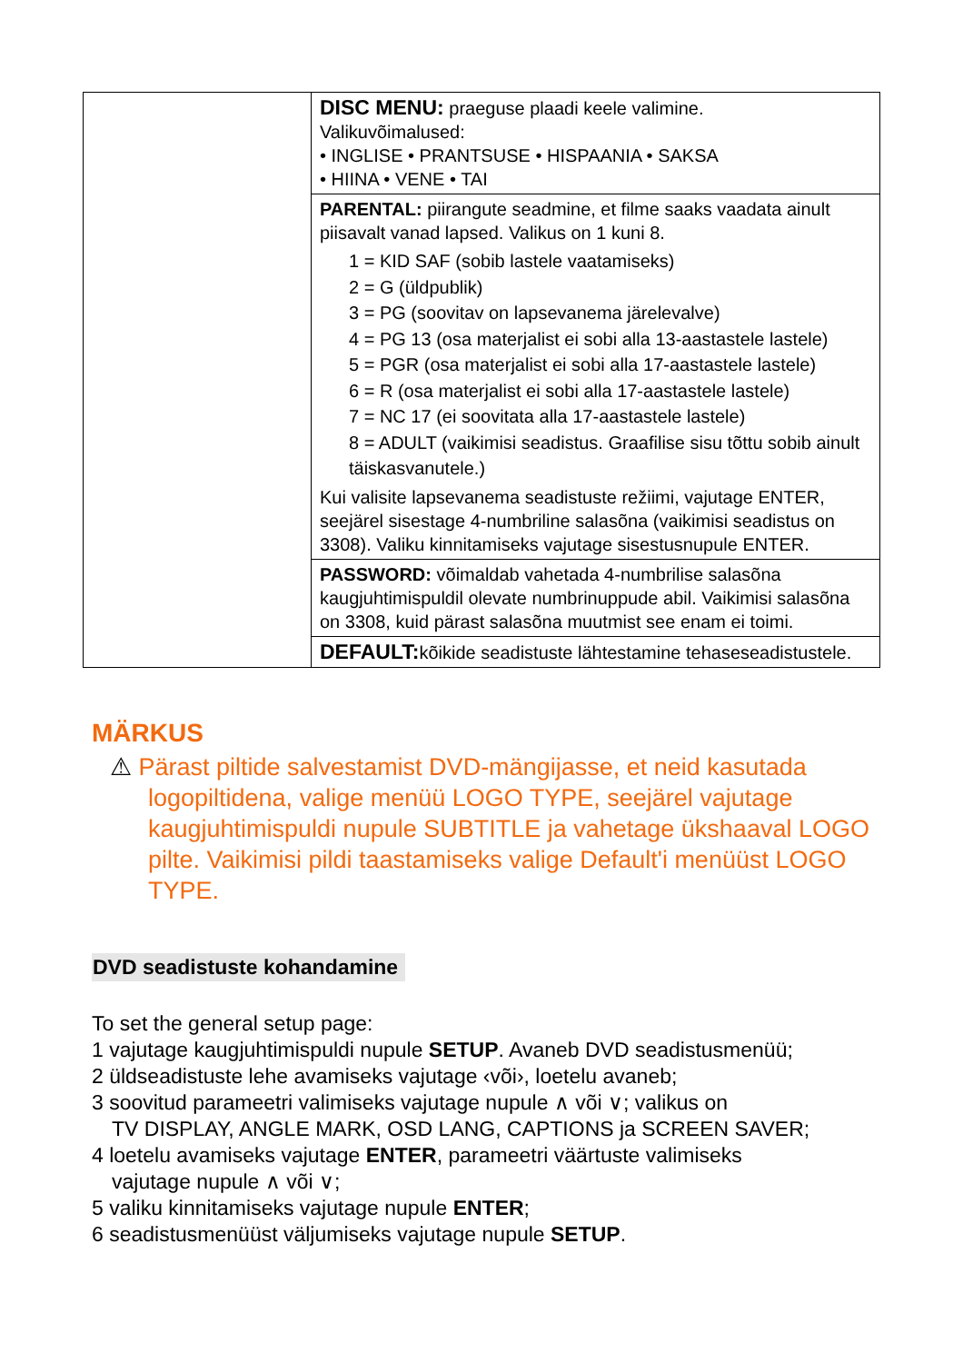| | DISC MENU: praeguse plaadi keele valimine. Valikuvõimalused: • INGLISE • PRANTSUSE • HISPAANIA • SAKSA • HIINA • VENE • TAI |
| | PARENTAL: piirangute seadmine, et filme saaks vaadata ainult piisavalt vanad lapsed. Valikus on 1 kuni 8. 1 = KID SAF (sobib lastele vaatamiseks) 2 = G (üldpublik) 3 = PG (soovitav on lapsevanema järelevalve) 4 = PG 13 (osa materjalist ei sobi alla 13-aastastele lastele) 5 = PGR (osa materjalist ei sobi alla 17-aastastele lastele) 6 = R (osa materjalist ei sobi alla 17-aastastele lastele) 7 = NC 17 (ei soovitata alla 17-aastastele lastele) 8 = ADULT (vaikimisi seadistus. Graafilise sisu tõttu sobib ainult täiskasvanutele.) Kui valisite lapsevanema seadistuste režiimi, vajutage ENTER, seejärel sisestage 4-numbriline salasõna (vaikimisi seadistus on 3308). Valiku kinnitamiseks vajutage sisestusnupule ENTER. |
| | PASSWORD: võimaldab vahetada 4-numbrilise salasõna kaugjuhtimispuldil olevate numbrinuppude abil. Vaikimisi salasõna on 3308, kuid pärast salasõna muutmist see enam ei toimi. |
| | DEFAULT: kõikide seadistuste lähtestamine tehaseseadistustele. |
MÄRKUS
⚠ Pärast piltide salvestamist DVD-mängijasse, et neid kasutada logopiltidena, valige menüü LOGO TYPE, seejärel vajutage kaugjuhtimispuldi nupule SUBTITLE ja vahetage ükshaaval LOGO pilte. Vaikimisi pildi taastamiseks valige Default'i menüüst LOGO TYPE.
DVD seadistuste kohandamine
To set the general setup page:
1 vajutage kaugjuhtimispuldi nupule SETUP. Avaneb DVD seadistusmenüü;
2 üldseadistuste lehe avamiseks vajutage ‹või›, loetelu avaneb;
3 soovitud parameetri valimiseks vajutage nupule ∧ või ∨; valikus on
TV DISPLAY, ANGLE MARK, OSD LANG, CAPTIONS ja SCREEN SAVER;
4 loetelu avamiseks vajutage ENTER, parameetri väärtuste valimiseks
vajutage nupule ∧ või ∨;
5 valiku kinnitamiseks vajutage nupule ENTER;
6 seadistusmenüüst väljumiseks vajutage nupule SETUP.